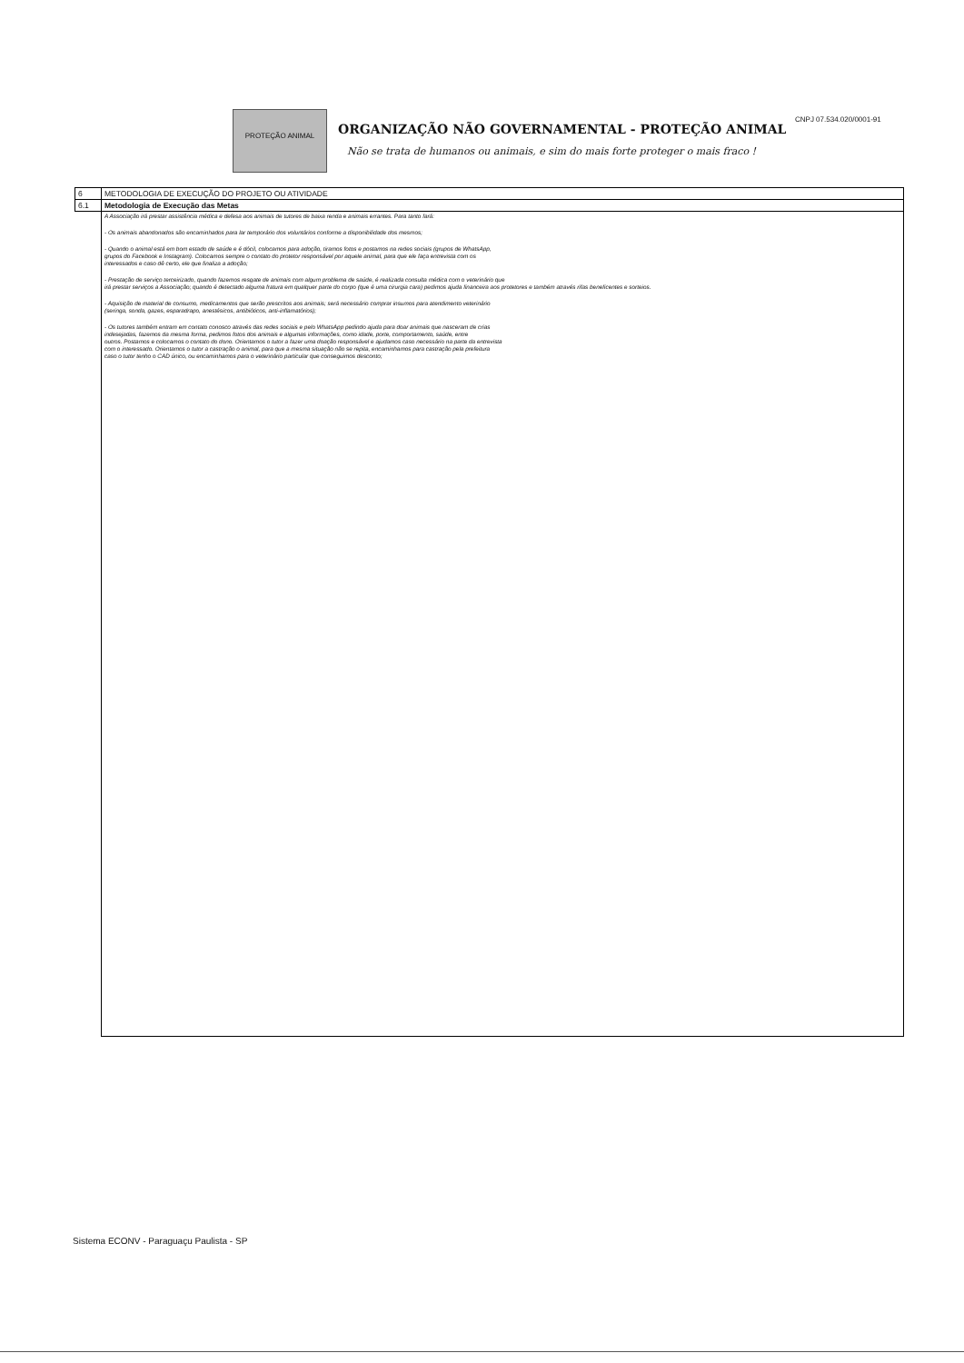PROTEÇÃO ANIMAL
ORGANIZAÇÃO NÃO GOVERNAMENTAL - PROTEÇÃO ANIMAL
Não se trata de humanos ou animais, e sim do mais forte proteger o mais fraco !
CNPJ 07.534.020/0001-91
| 6 | METODOLOGIA DE EXECUÇÃO DO PROJETO OU ATIVIDADE |
| 6.1 | Metodologia de Execução das Metas |
| | A Associação irá prestar assistência médica e defesa aos animais de tutores de baixa renda e animais errantes. Para tanto fará: - Os animais abandonados são encaminhados para lar temporário dos voluntários conforme a disponibilidade dos mesmos; - Quando o animal está em bom estado de saúde e é dócil, colocamos para adoção, tiramos fotos e postamos na redes sociais (grupos de WhatsApp, grupos do Facebook e Instagram). Colocamos sempre o contato do protetor responsável por aquele animal, para que ele faça entrevista com os interessados e caso dê certo, ele que finaliza a adoção; - Prestação de serviço terceirizado, quando fazemos resgate de animais com algum problema de saúde, é realizada consulta médica com o veterinário que irá prestar serviços a Associação; quando é detectado alguma fratura em qualquer parte do corpo (que é uma cirurgia cara) pedimos ajuda financeira aos protetores e também através rifas beneficentes e sorteios. - Aquisição de material de consumo, medicamentos que serão prescritos aos animais; será necessário comprar insumos para atendimento veterinário (seringa, sonda, gazes, esparadrapo, anestésicos, antibióticos, anti-inflamatórios); - Os tutores também entram em contato conosco através das redes sociais e pelo WhatsApp pedindo ajuda para doar animais que nasceram de crias indesejadas, fazemos da mesma forma, pedimos fotos dos animais e algumas informações, como idade, porte, comportamento, saúde, entre outros. Postamos e colocamos o contato do dono. Orientamos o tutor a fazer uma doação responsável e ajudamos caso necessário na parte da entrevista com o interessado. Orientamos o tutor a castração o animal, para que a mesma situação não se repita, encaminhamos para castração pela prefeitura caso o tutor tenho o CAD único, ou encaminhamos para o veterinário particular que conseguimos desconto; |
Sistema ECONV - Paraguaçu Paulista - SP